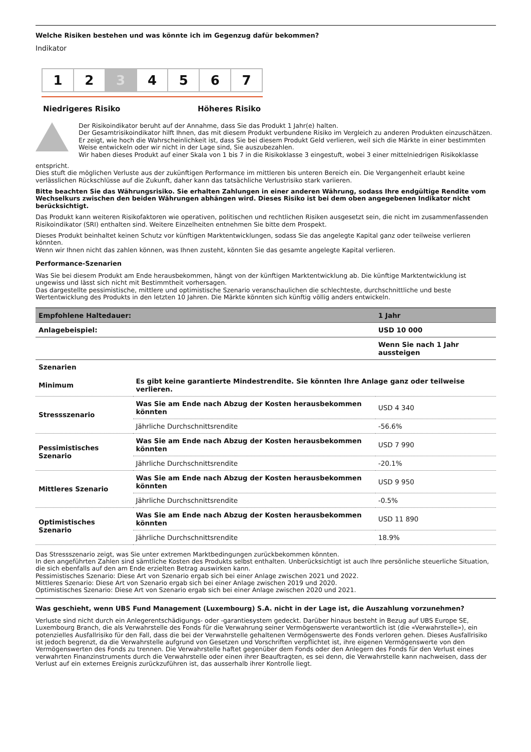Welche Risiken bestehen und was könnte ich im Gegenzug dafür bekommen?
Indikator
1 2 3 4 5 6 7
Niedrigeres Risiko Höheres Risiko
Der Risikoindikator beruht auf der Annahme, dass Sie das Produkt 1 Jahr(e) halten.
Der Gesamtrisikoindikator hilft Ihnen, das mit diesem Produkt verbundene Risiko im Vergleich zu anderen Produkten einzuschätzen. Er zeigt, wie hoch die Wahrscheinlichkeit ist, dass Sie bei diesem Produkt Geld verlieren, weil sich die Märkte in einer bestimmten Weise entwickeln oder wir nicht in der Lage sind, Sie auszubezahlen.
Wir haben dieses Produkt auf einer Skala von 1 bis 7 in die Risikoklasse 3 eingestuft, wobei 3 einer mittelniedrigen Risikoklasse
entspricht.
Dies stuft die möglichen Verluste aus der zukünftigen Performance im mittleren bis unteren Bereich ein. Die Vergangenheit erlaubt keine verlässlichen Rückschlüsse auf die Zukunft, daher kann das tatsächliche Verlustrisiko stark variieren.
Bitte beachten Sie das Währungsrisiko. Sie erhalten Zahlungen in einer anderen Währung, sodass Ihre endgültige Rendite vom Wechselkurs zwischen den beiden Währungen abhängen wird. Dieses Risiko ist bei dem oben angegebenen Indikator nicht berücksichtigt.
Das Produkt kann weiteren Risikofaktoren wie operativen, politischen und rechtlichen Risiken ausgesetzt sein, die nicht im zusammenfassenden Risikoindikator (SRI) enthalten sind. Weitere Einzelheiten entnehmen Sie bitte dem Prospekt.
Dieses Produkt beinhaltet keinen Schutz vor künftigen Marktentwicklungen, sodass Sie das angelegte Kapital ganz oder teilweise verlieren könnten.
Wenn wir Ihnen nicht das zahlen können, was Ihnen zusteht, könnten Sie das gesamte angelegte Kapital verlieren.
Performance-Szenarien
Was Sie bei diesem Produkt am Ende herausbekommen, hängt von der künftigen Marktentwicklung ab. Die künftige Marktentwicklung ist ungewiss und lässt sich nicht mit Bestimmtheit vorhersagen.
Das dargestellte pessimistische, mittlere und optimistische Szenario veranschaulichen die schlechteste, durchschnittliche und beste Wertentwicklung des Produkts in den letzten 10 Jahren. Die Märkte könnten sich künftig völlig anders entwickeln.
| Empfohlene Haltedauer: | | 1 Jahr |
| --- | --- | --- |
| Anlagebeispiel: | | USD 10 000 |
| | | Wenn Sie nach 1 Jahr aussteigen |
| Szenarien | | |
| Minimum | Es gibt keine garantierte Mindestrendite. Sie könnten Ihre Anlage ganz oder teilweise verlieren. | |
| Stressszenario | Was Sie am Ende nach Abzug der Kosten herausbekommen könnten | USD 4 340 |
| | Jährliche Durchschnittsrendite | -56.6% |
| Pessimistisches Szenario | Was Sie am Ende nach Abzug der Kosten herausbekommen könnten | USD 7 990 |
| | Jährliche Durchschnittsrendite | -20.1% |
| Mittleres Szenario | Was Sie am Ende nach Abzug der Kosten herausbekommen könnten | USD 9 950 |
| | Jährliche Durchschnittsrendite | -0.5% |
| Optimistisches Szenario | Was Sie am Ende nach Abzug der Kosten herausbekommen könnten | USD 11 890 |
| | Jährliche Durchschnittsrendite | 18.9% |
Das Stressszenario zeigt, was Sie unter extremen Marktbedingungen zurückbekommen könnten.
In den angeführten Zahlen sind sämtliche Kosten des Produkts selbst enthalten. Unberücksichtigt ist auch Ihre persönliche steuerliche Situation, die sich ebenfalls auf den am Ende erzielten Betrag auswirken kann.
Pessimistisches Szenario: Diese Art von Szenario ergab sich bei einer Anlage zwischen 2021 und 2022.
Mittleres Szenario: Diese Art von Szenario ergab sich bei einer Anlage zwischen 2019 und 2020.
Optimistisches Szenario: Diese Art von Szenario ergab sich bei einer Anlage zwischen 2020 und 2021.
Was geschieht, wenn UBS Fund Management (Luxembourg) S.A. nicht in der Lage ist, die Auszahlung vorzunehmen?
Verluste sind nicht durch ein Anlegerentschädigungs- oder -garantiesystem gedeckt. Darüber hinaus besteht in Bezug auf UBS Europe SE, Luxembourg Branch, die als Verwahrstelle des Fonds für die Verwahrung seiner Vermögenswerte verantwortlich ist (die «Verwahrstelle»), ein potenzielles Ausfallrisiko für den Fall, dass die bei der Verwahrstelle gehaltenen Vermögenswerte des Fonds verloren gehen. Dieses Ausfallrisiko ist jedoch begrenzt, da die Verwahrstelle aufgrund von Gesetzen und Vorschriften verpflichtet ist, ihre eigenen Vermögenswerte von den Vermögenswerten des Fonds zu trennen. Die Verwahrstelle haftet gegenüber dem Fonds oder den Anlegern des Fonds für den Verlust eines verwahrten Finanzinstruments durch die Verwahrstelle oder einen ihrer Beauftragten, es sei denn, die Verwahrstelle kann nachweisen, dass der Verlust auf ein externes Ereignis zurückzuführen ist, das ausserhalb ihrer Kontrolle liegt.